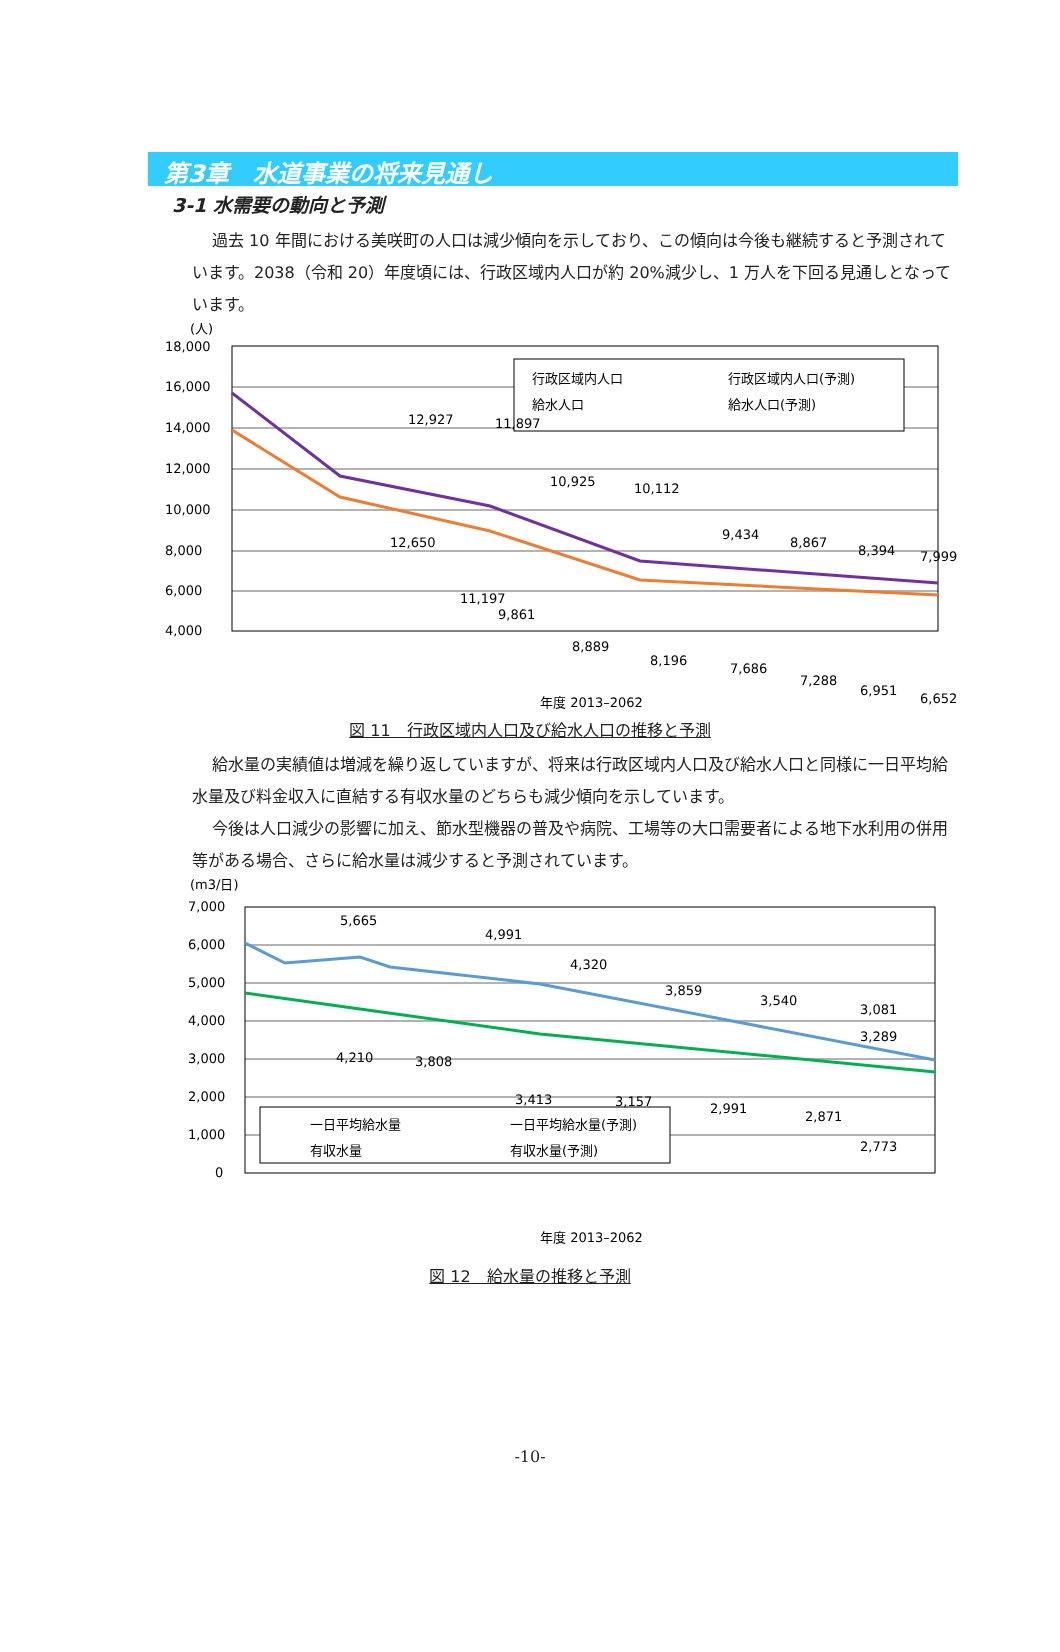第3章　水道事業の将来見通し
3-1 水需要の動向と予測
過去 10 年間における美咲町の人口は減少傾向を示しており、この傾向は今後も継続すると予測されています。2038（令和 20）年度頃には、行政区域内人口が約 20%減少し、1 万人を下回る見通しとなっています。
(人)
18,000
16,000
14,000
12,000
10,000
8,000
6,000
4,000
行政区域内人口
行政区域内人口(予測)
給水人口
給水人口(予測)
12,927
11,897
10,925
10,112
9,434
8,867
8,394
7,999
12,650
11,197
9,861
8,889
8,196
7,686
7,288
6,951
6,652
年度 2013–2062
図 11　行政区域内人口及び給水人口の推移と予測
給水量の実績値は増減を繰り返していますが、将来は行政区域内人口及び給水人口と同様に一日平均給水量及び料金収入に直結する有収水量のどちらも減少傾向を示しています。
今後は人口減少の影響に加え、節水型機器の普及や病院、工場等の大口需要者による地下水利用の併用等がある場合、さらに給水量は減少すると予測されています。
(m3/日)
7,000
6,000
5,000
4,000
3,000
2,000
1,000
0
一日平均給水量
一日平均給水量(予測)
有収水量
有収水量(予測)
5,665
4,991
4,320
3,859
3,540
3,081
3,289
4,210
3,808
3,413
3,157
2,991
2,871
2,773
年度 2013–2062
図 12　給水量の推移と予測
-10-